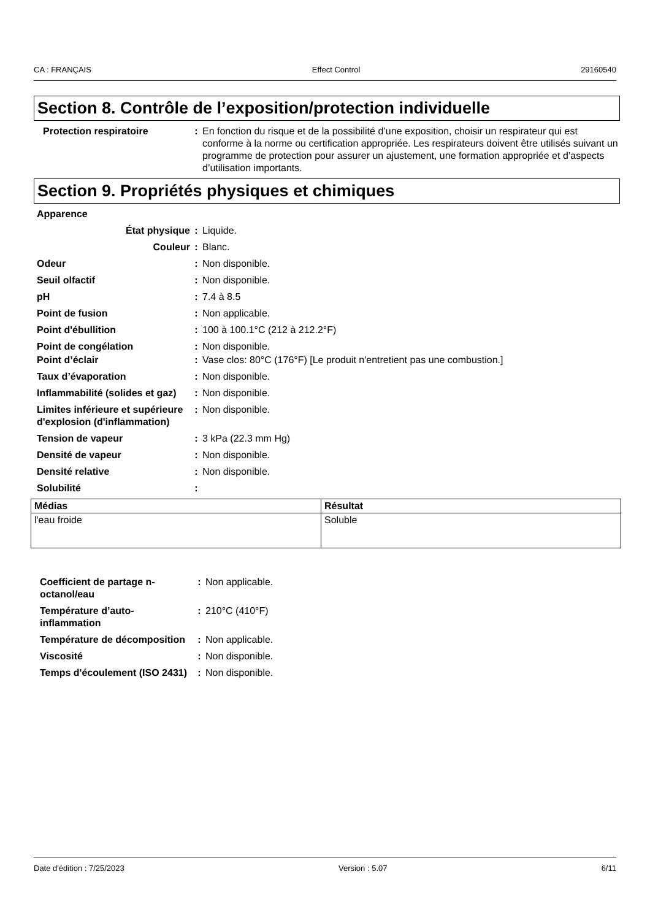CA : FRANÇAIS Effect Control 29160540
Section 8. Contrôle de l’exposition/protection individuelle
Protection respiratoire : En fonction du risque et de la possibilité d’une exposition, choisir un respirateur qui est conforme à la norme ou certification appropriée. Les respirateurs doivent être utilisés suivant un programme de protection pour assurer un ajustement, une formation appropriée et d’aspects d’utilisation importants.
Section 9. Propriétés physiques et chimiques
Apparence
État physique : Liquide.
Couleur : Blanc.
Odeur : Non disponible.
Seuil olfactif : Non disponible.
pH : 7.4 à 8.5
Point de fusion : Non applicable.
Point d'ébullition : 100 à 100.1°C (212 à 212.2°F)
Point de congélation : Non disponible.
Point d’éclair : Vase clos: 80°C (176°F) [Le produit n'entretient pas une combustion.]
Taux d’évaporation : Non disponible.
Inflammabilité (solides et gaz)
: Non disponible.
Limites inférieure et supérieure d'explosion (d'inflammation)
: Non disponible.
Tension de vapeur : 3 kPa (22.3 mm Hg)
Densité de vapeur : Non disponible.
Densité relative : Non disponible.
Solubilité :
| Médias | Résultat |
| --- | --- |
| l'eau froide | Soluble |
Coefficient de partage n-octanol/eau
: Non applicable.
Température d’auto-inflammation
: 210°C (410°F)
Température de décomposition
: Non applicable.
Viscosité : Non disponible.
Temps d'écoulement (ISO 2431)
: Non disponible.
Date d'édition : 7/25/2023 Version : 5.07 6/11